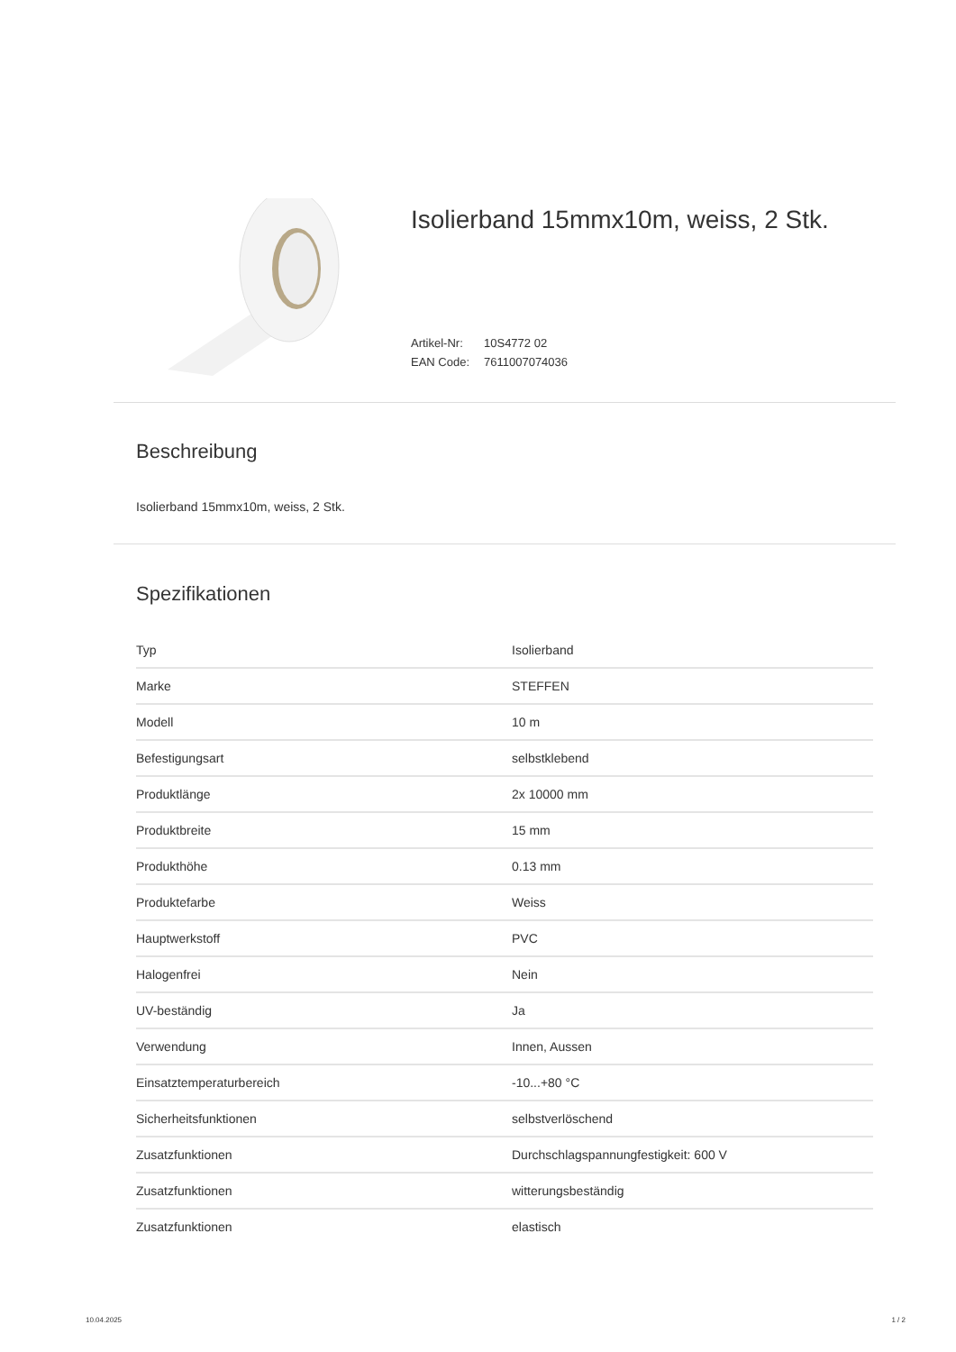Isolierband 15mmx10m, weiss, 2 Stk.
Artikel-Nr: 10S4772 02
EAN Code: 7611007074036
Beschreibung
Isolierband 15mmx10m, weiss, 2 Stk.
Spezifikationen
| Typ | Isolierband |
| Marke | STEFFEN |
| Modell | 10 m |
| Befestigungsart | selbstklebend |
| Produktlänge | 2x 10000 mm |
| Produktbreite | 15 mm |
| Produkthöhe | 0.13 mm |
| Produktefarbe | Weiss |
| Hauptwerkstoff | PVC |
| Halogenfrei | Nein |
| UV-beständig | Ja |
| Verwendung | Innen, Aussen |
| Einsatztemperaturbereich | -10...+80 °C |
| Sicherheitsfunktionen | selbstverlöschend |
| Zusatzfunktionen | Durchschlagspannungfestigkeit: 600 V |
| Zusatzfunktionen | witterungsbeständig |
| Zusatzfunktionen | elastisch |
10.04.2025 1 / 2